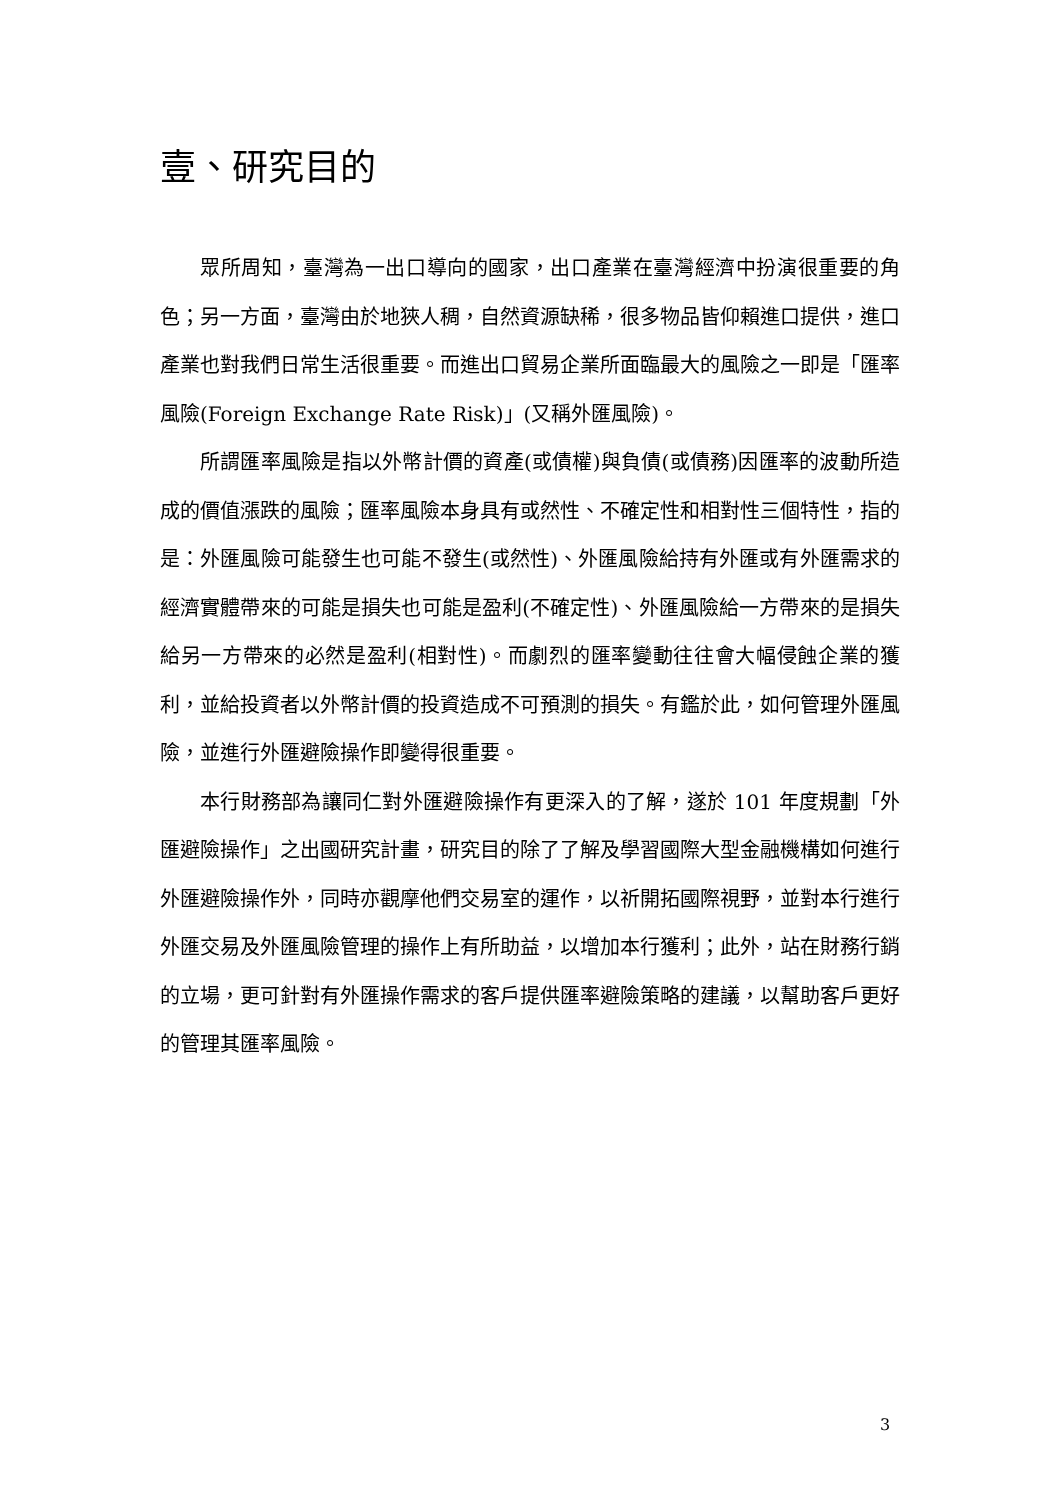壹、研究目的
眾所周知，臺灣為一出口導向的國家，出口產業在臺灣經濟中扮演很重要的角色；另一方面，臺灣由於地狹人稠，自然資源缺稀，很多物品皆仰賴進口提供，進口產業也對我們日常生活很重要。而進出口貿易企業所面臨最大的風險之一即是「匯率風險(Foreign Exchange Rate Risk)」(又稱外匯風險)。
所謂匯率風險是指以外幣計價的資產(或債權)與負債(或債務)因匯率的波動所造成的價值漲跌的風險；匯率風險本身具有或然性、不確定性和相對性三個特性，指的是：外匯風險可能發生也可能不發生(或然性)、外匯風險給持有外匯或有外匯需求的經濟實體帶來的可能是損失也可能是盈利(不確定性)、外匯風險給一方帶來的是損失給另一方帶來的必然是盈利(相對性)。而劇烈的匯率變動往往會大幅侵蝕企業的獲利，並給投資者以外幣計價的投資造成不可預測的損失。有鑑於此，如何管理外匯風險，並進行外匯避險操作即變得很重要。
本行財務部為讓同仁對外匯避險操作有更深入的了解，遂於 101 年度規劃「外匯避險操作」之出國研究計畫，研究目的除了了解及學習國際大型金融機構如何進行外匯避險操作外，同時亦觀摩他們交易室的運作，以祈開拓國際視野，並對本行進行外匯交易及外匯風險管理的操作上有所助益，以增加本行獲利；此外，站在財務行銷的立場，更可針對有外匯操作需求的客戶提供匯率避險策略的建議，以幫助客戶更好的管理其匯率風險。
3